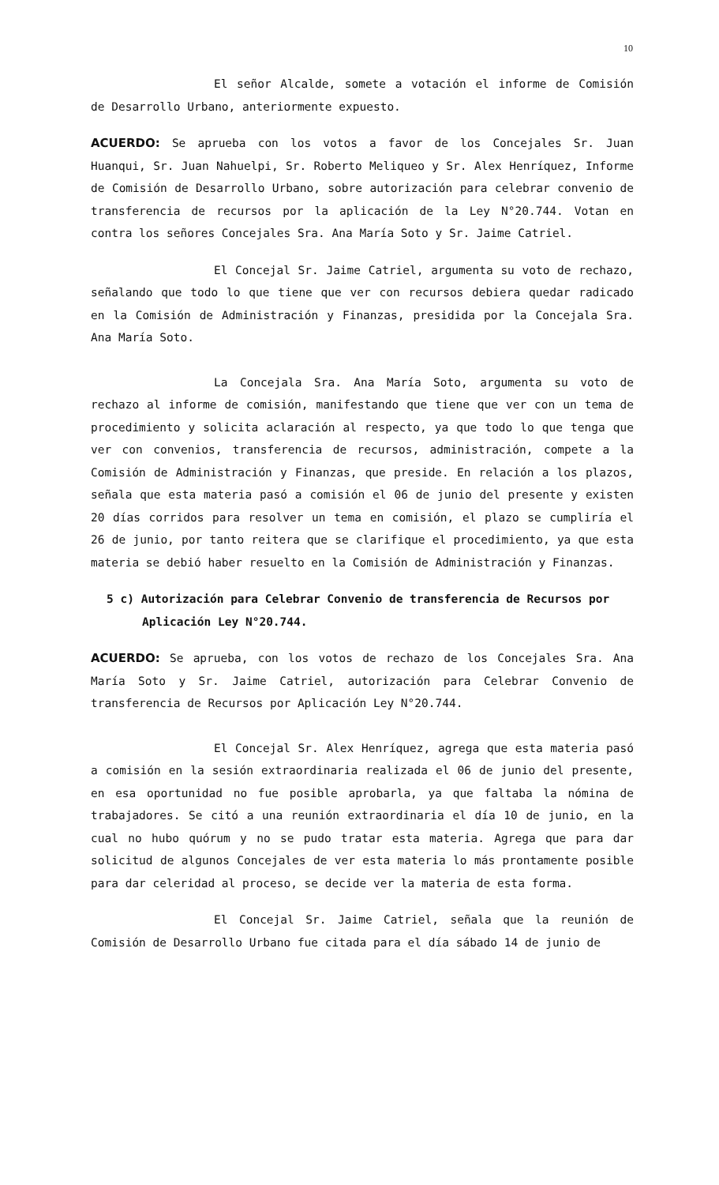10
El señor Alcalde, somete a votación el informe de Comisión de Desarrollo Urbano, anteriormente expuesto.
ACUERDO: Se aprueba con los votos a favor de los Concejales Sr. Juan Huanqui, Sr. Juan Nahuelpi, Sr. Roberto Meliqueo y Sr. Alex Henríquez, Informe de Comisión de Desarrollo Urbano, sobre autorización para celebrar convenio de transferencia de recursos por la aplicación de la Ley N°20.744. Votan en contra los señores Concejales Sra. Ana María Soto y Sr. Jaime Catriel.
El Concejal Sr. Jaime Catriel, argumenta su voto de rechazo, señalando que todo lo que tiene que ver con recursos debiera quedar radicado en la Comisión de Administración y Finanzas, presidida por la Concejala Sra. Ana María Soto.
La Concejala Sra. Ana María Soto, argumenta su voto de rechazo al informe de comisión, manifestando que tiene que ver con un tema de procedimiento y solicita aclaración al respecto, ya que todo lo que tenga que ver con convenios, transferencia de recursos, administración, compete a la Comisión de Administración y Finanzas, que preside. En relación a los plazos, señala que esta materia pasó a comisión el 06 de junio del presente y existen 20 días corridos para resolver un tema en comisión, el plazo se cumpliría el 26 de junio, por tanto reitera que se clarifique el procedimiento, ya que esta materia se debió haber resuelto en la Comisión de Administración y Finanzas.
5 c) Autorización para Celebrar Convenio de transferencia de Recursos por Aplicación Ley N°20.744.
ACUERDO: Se aprueba, con los votos de rechazo de los Concejales Sra. Ana María Soto y Sr. Jaime Catriel, autorización para Celebrar Convenio de transferencia de Recursos por Aplicación Ley N°20.744.
El Concejal Sr. Alex Henríquez, agrega que esta materia pasó a comisión en la sesión extraordinaria realizada el 06 de junio del presente, en esa oportunidad no fue posible aprobarla, ya que faltaba la nómina de trabajadores. Se citó a una reunión extraordinaria el día 10 de junio, en la cual no hubo quórum y no se pudo tratar esta materia. Agrega que para dar solicitud de algunos Concejales de ver esta materia lo más prontamente posible para dar celeridad al proceso, se decide ver la materia de esta forma.
El Concejal Sr. Jaime Catriel, señala que la reunión de Comisión de Desarrollo Urbano fue citada para el día sábado 14 de junio de